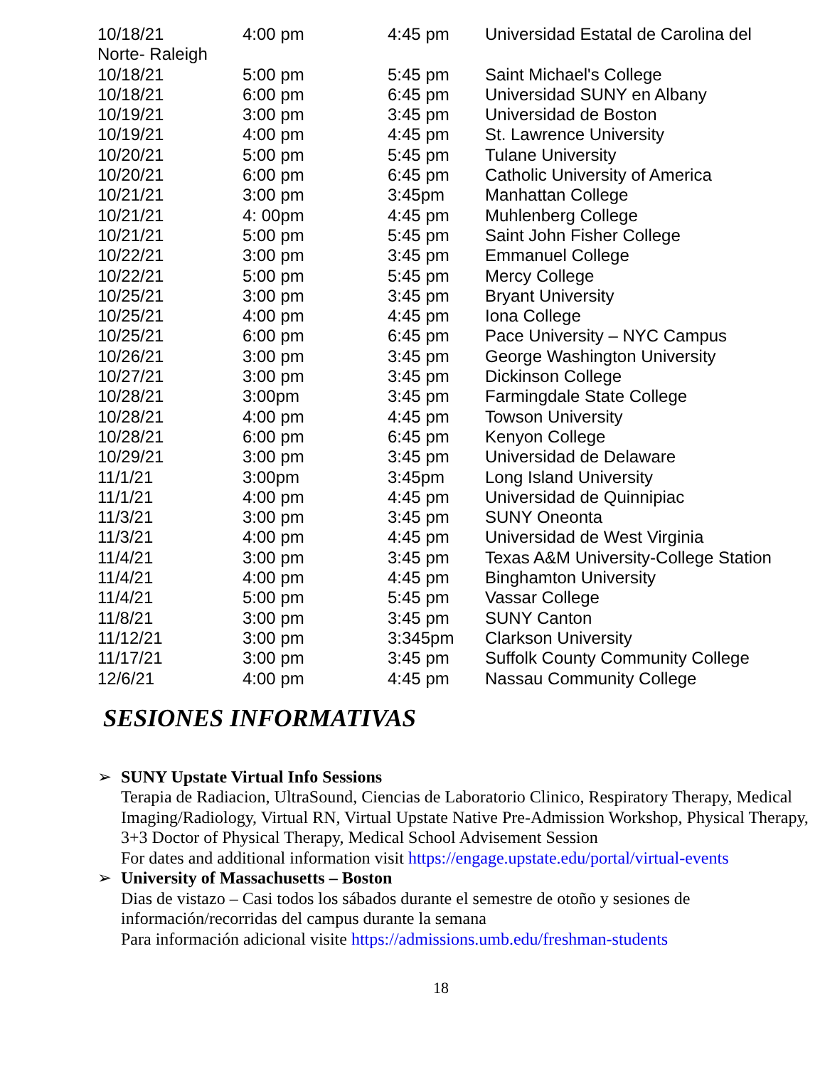| 10/18/21 | 4:00 pm | 4:45 pm | Universidad Estatal de Carolina del |
| Norte- Raleigh | | | |
| 10/18/21 | 5:00 pm | 5:45 pm | Saint Michael's College |
| 10/18/21 | 6:00 pm | 6:45 pm | Universidad SUNY en Albany |
| 10/19/21 | 3:00 pm | 3:45 pm | Universidad de Boston |
| 10/19/21 | 4:00 pm | 4:45 pm | St. Lawrence University |
| 10/20/21 | 5:00 pm | 5:45 pm | Tulane University |
| 10/20/21 | 6:00 pm | 6:45 pm | Catholic University of America |
| 10/21/21 | 3:00 pm | 3:45pm | Manhattan College |
| 10/21/21 | 4: 00pm | 4:45 pm | Muhlenberg College |
| 10/21/21 | 5:00 pm | 5:45 pm | Saint John Fisher College |
| 10/22/21 | 3:00 pm | 3:45 pm | Emmanuel College |
| 10/22/21 | 5:00 pm | 5:45 pm | Mercy College |
| 10/25/21 | 3:00 pm | 3:45 pm | Bryant University |
| 10/25/21 | 4:00 pm | 4:45 pm | Iona College |
| 10/25/21 | 6:00 pm | 6:45 pm | Pace University – NYC Campus |
| 10/26/21 | 3:00 pm | 3:45 pm | George Washington University |
| 10/27/21 | 3:00 pm | 3:45 pm | Dickinson College |
| 10/28/21 | 3:00pm | 3:45 pm | Farmingdale State College |
| 10/28/21 | 4:00 pm | 4:45 pm | Towson University |
| 10/28/21 | 6:00 pm | 6:45 pm | Kenyon College |
| 10/29/21 | 3:00 pm | 3:45 pm | Universidad de Delaware |
| 11/1/21 | 3:00pm | 3:45pm | Long Island University |
| 11/1/21 | 4:00 pm | 4:45 pm | Universidad de Quinnipiac |
| 11/3/21 | 3:00 pm | 3:45 pm | SUNY Oneonta |
| 11/3/21 | 4:00 pm | 4:45 pm | Universidad de West Virginia |
| 11/4/21 | 3:00 pm | 3:45 pm | Texas A&M University-College Station |
| 11/4/21 | 4:00 pm | 4:45 pm | Binghamton University |
| 11/4/21 | 5:00 pm | 5:45 pm | Vassar College |
| 11/8/21 | 3:00 pm | 3:45 pm | SUNY Canton |
| 11/12/21 | 3:00 pm | 3:345pm | Clarkson University |
| 11/17/21 | 3:00 pm | 3:45 pm | Suffolk County Community College |
| 12/6/21 | 4:00 pm | 4:45 pm | Nassau Community College |
SESIONES INFORMATIVAS
➢ SUNY Upstate Virtual Info Sessions
Terapia de Radiacion, UltraSound, Ciencias de Laboratorio Clinico, Respiratory Therapy, Medical Imaging/Radiology, Virtual RN, Virtual Upstate Native Pre-Admission Workshop, Physical Therapy, 3+3 Doctor of Physical Therapy, Medical School Advisement Session
For dates and additional information visit https://engage.upstate.edu/portal/virtual-events
➢ University of Massachusetts – Boston
Dias de vistazo – Casi todos los sábados durante el semestre de otoño y sesiones de información/recorridas del campus durante la semana
Para información adicional visite https://admissions.umb.edu/freshman-students
18